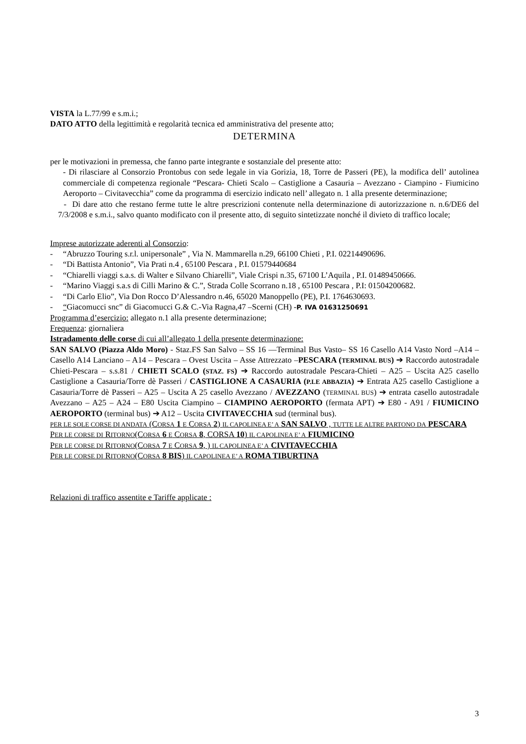VISTA la L.77/99 e s.m.i.;
DATO ATTO della legittimità e regolarità tecnica ed amministrativa del presente atto;
DETERMINA
per le motivazioni in premessa, che fanno parte integrante e sostanziale del presente atto:
- Di rilasciare al Consorzio Prontobus con sede legale in via Gorizia, 18, Torre de Passeri (PE), la modifica dell’ autolinea commerciale di competenza regionale “Pescara- Chieti Scalo – Castiglione a Casauria – Avezzano - Ciampino - Fiumicino Aeroporto – Civitavecchia” come da programma di esercizio indicato nell’ allegato n. 1 alla presente determinazione;
- Di dare atto che restano ferme tutte le altre prescrizioni contenute nella determinazione di autorizzazione n. n.6/DE6 del 7/3/2008 e s.m.i., salvo quanto modificato con il presente atto, di seguito sintetizzate nonché il divieto di traffico locale;
Imprese autorizzate aderenti al Consorzio:
- “Abruzzo Touring s.r.l. unipersonale” , Via N. Mammarella n.29, 66100 Chieti , P.I. 02214490696.
- “Di Battista Antonio”, Via Prati n.4 , 65100 Pescara , P.I. 01579440684
- “Chiarelli viaggi s.a.s. di Walter e Silvano Chiarelli”, Viale Crispi n.35, 67100 L’Aquila , P.I. 01489450666.
- “Marino Viaggi s.a.s di Cilli Marino & C.”, Strada Colle Scorrano n.18 , 65100 Pescara , P.I: 01504200682.
- “Di Carlo Elio”, Via Don Rocco D’Alessandro n.46, 65020 Manoppello (PE), P.I. 1764630693.
- “Giacomucci snc” di Giacomucci G.& C.-Via Ragna,47 –Scerni (CH) -P. IVA 01631250691
Programma d’esercizio: allegato n.1 alla presente determinazione;
Frequenza: giornaliera
Istradamento delle corse di cui all’allegato 1 della presente determinazione:
SAN SALVO (Piazza Aldo Moro) - Staz.FS San Salvo – SS 16 —Terminal Bus Vasto– SS 16 Casello A14 Vasto Nord –A14 –Casello A14 Lanciano – A14 – Pescara – Ovest Uscita – Asse Attrezzato –PESCARA (TERMINAL BUS) ➔ Raccordo autostradale Chieti-Pescara – s.s.81 / CHIETI SCALO (STAZ. FS) ➔ Raccordo autostradale Pescara-Chieti – A25 – Uscita A25 casello Castiglione a Casauria/Torre dè Passeri / CASTIGLIONE A CASAURIA (P.LE ABBAZIA) ➔ Entrata A25 casello Castiglione a Casauria/Torre dè Passeri – A25 – Uscita A 25 casello Avezzano / AVEZZANO (TERMINAL BUS) ➔ entrata casello autostradale Avezzano – A25 – A24 – E80 Uscita Ciampino – CIAMPINO AEROPORTO (fermata APT) ➔ E80 - A91 / FIUMICINO AEROPORTO (terminal bus) ➔ A12 – Uscita CIVITAVECCHIA sud (terminal bus).
PER LE SOLE CORSE DI ANDATA (CORSA 1 E CORSA 2) IL CAPOLINEA E’ A SAN SALVO , TUTTE LE ALTRE PARTONO DA PESCARA
PER LE CORSE DI RITORNO(CORSA 6 E CORSA 8, CORSA 10) IL CAPOLINEA E’ A FIUMICINO
PER LE CORSE DI RITORNO(CORSA 7 E CORSA 9, ) IL CAPOLINEA E’ A CIVITAVECCHIA
PER LE CORSE DI RITORNO(CORSA 8 BIS) IL CAPOLINEA E’ A ROMA TIBURTINA
Relazioni di traffico assentite e Tariffe applicate :
3